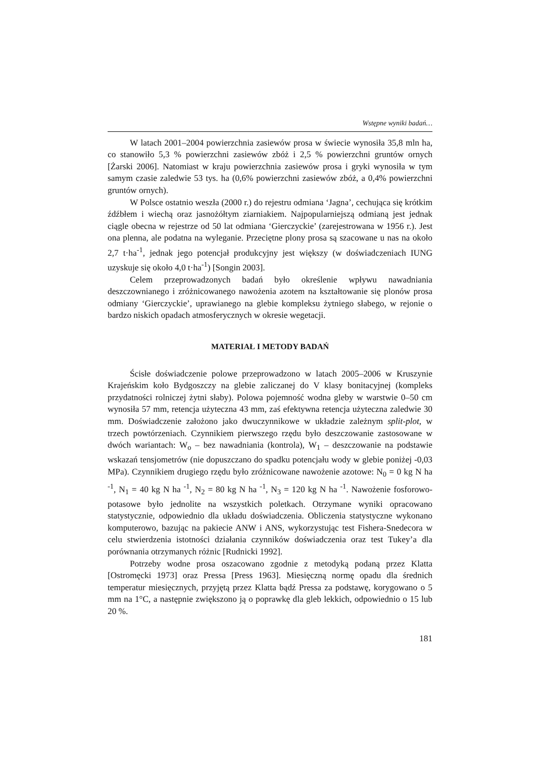Wstępne wyniki badań…
W latach 2001–2004 powierzchnia zasiewów prosa w świecie wynosiła 35,8 mln ha, co stanowiło 5,3 % powierzchni zasiewów zbóż i 2,5 % powierzchni gruntów ornych [Żarski 2006]. Natomiast w kraju powierzchnia zasiewów prosa i gryki wynosiła w tym samym czasie zaledwie 53 tys. ha (0,6% powierzchni zasiewów zbóż, a 0,4% powierzchni gruntów ornych).
W Polsce ostatnio weszła (2000 r.) do rejestru odmiana ‘Jagna’, cechująca się krótkim źdźbłem i wiechą oraz jasnożółtym ziarniakiem. Najpopularniejszą odmianą jest jednak ciągle obecna w rejestrze od 50 lat odmiana ‘Gierczyckie’ (zarejestrowana w 1956 r.). Jest ona plenna, ale podatna na wyleganie. Przeciętne plony prosa są szacowane u nas na około 2,7 t·ha<sup>-1</sup>, jednak jego potencjał produkcyjny jest większy (w doświadczeniach IUNG uzyskuje się około 4,0 t·ha<sup>-1</sup>) [Songin 2003].
Celem przeprowadzonych badań było określenie wpływu nawadniania deszczownianego i zróżnicowanego nawożenia azotem na kształtowanie się plonów prosa odmiany ‘Gierczyckie’, uprawianego na glebie kompleksu żytniego słabego, w rejonie o bardzo niskich opadach atmosferycznych w okresie wegetacji.
MATERIAŁ I METODY BADAŃ
Ścisłe doświadczenie polowe przeprowadzono w latach 2005–2006 w Kruszynie Krajeńskim koło Bydgoszczy na glebie zaliczanej do V klasy bonitacyjnej (kompleks przydatności rolniczej żytni słaby). Polowa pojemność wodna gleby w warstwie 0–50 cm wynosiła 57 mm, retencja użyteczna 43 mm, zaś efektywna retencja użyteczna zaledwie 30 mm. Doświadczenie założono jako dwuczynnikowe w układzie zależnym split-plot, w trzech powtórzeniach. Czynnikiem pierwszego rzędu było deszczowanie zastosowane w dwóch wariantach: W<sub>o</sub> – bez nawadniania (kontrola), W<sub>1</sub> – deszczowanie na podstawie wskazań tensjometrów (nie dopuszczano do spadku potencjału wody w glebie poniżej -0,03 MPa). Czynnikiem drugiego rzędu było zróżnicowane nawożenie azotowe: N<sub>0</sub> = 0 kg N ha <sup>-1</sup>, N<sub>1</sub> = 40 kg N ha <sup>-1</sup>, N<sub>2</sub> = 80 kg N ha <sup>-1</sup>, N<sub>3</sub> = 120 kg N ha <sup>-1</sup>. Nawożenie fosforowo-potasowe było jednolite na wszystkich poletkach. Otrzymane wyniki opracowano statystycznie, odpowiednio dla układu doświadczenia. Obliczenia statystyczne wykonano komputerowo, bazując na pakiecie ANW i ANS, wykorzystując test Fishera-Snedecora w celu stwierdzenia istotności działania czynników doświadczenia oraz test Tukey’a dla porównania otrzymanych różnic [Rudnicki 1992].
Potrzeby wodne prosa oszacowano zgodnie z metodyką podaną przez Klatta [Ostromęcki 1973] oraz Pressa [Press 1963]. Miesięczną normę opadu dla średnich temperatur miesięcznych, przyjętą przez Klatta bądź Pressa za podstawę, korygowano o 5 mm na 1°C, a następnie zwiększono ją o poprawkę dla gleb lekkich, odpowiednio o 15 lub 20 %.
181